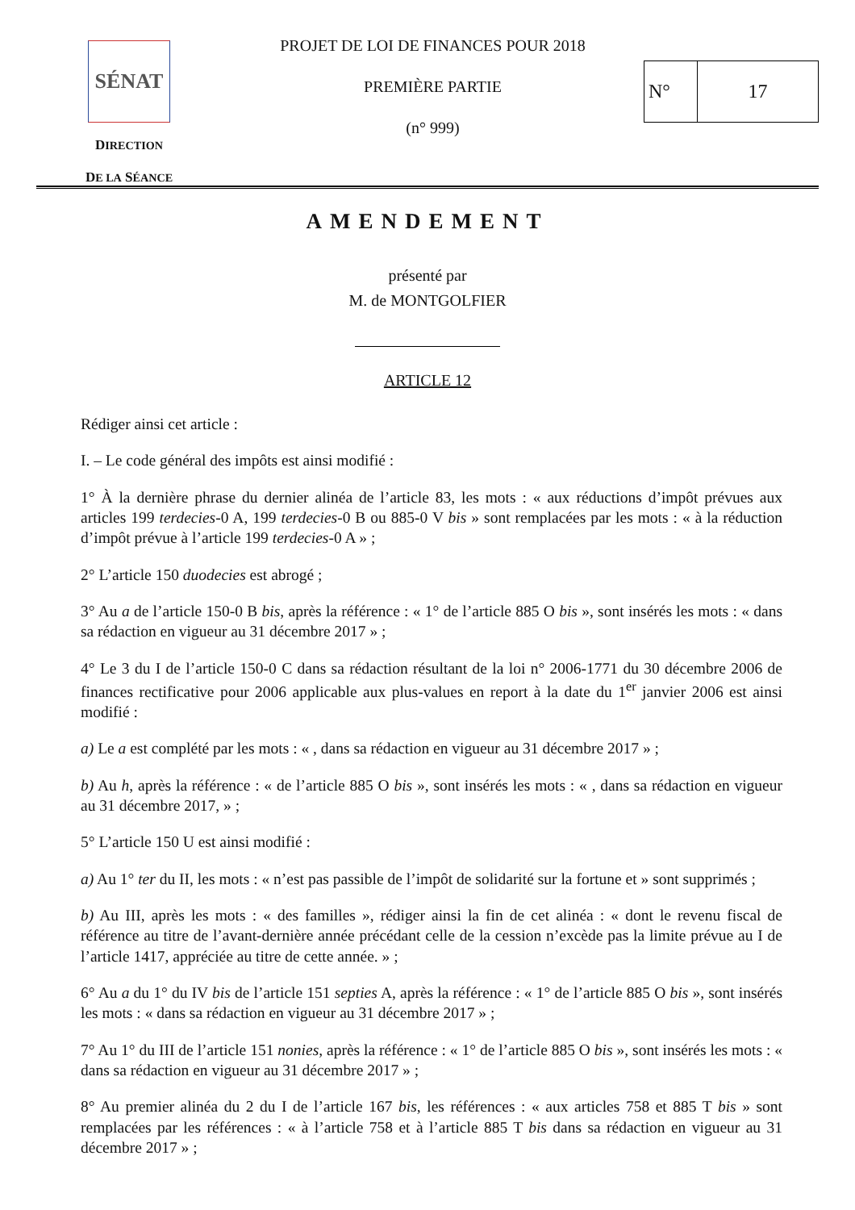SÉNAT
DIRECTION
DE LA SÉANCE
PROJET DE LOI DE FINANCES POUR 2018
PREMIÈRE PARTIE
(n° 999)
N° 17
AMENDEMENT
présenté par
M. de MONTGOLFIER
ARTICLE 12
Rédiger ainsi cet article :
I. – Le code général des impôts est ainsi modifié :
1° À la dernière phrase du dernier alinéa de l’article 83, les mots : « aux réductions d’impôt prévues aux articles 199 terdecies-0 A, 199 terdecies-0 B ou 885-0 V bis » sont remplacées par les mots : « à la réduction d’impôt prévue à l’article 199 terdecies-0 A » ;
2° L’article 150 duodecies est abrogé ;
3° Au a de l’article 150-0 B bis, après la référence : « 1° de l’article 885 O bis », sont insérés les mots : « dans sa rédaction en vigueur au 31 décembre 2017 » ;
4° Le 3 du I de l’article 150-0 C dans sa rédaction résultant de la loi n° 2006-1771 du 30 décembre 2006 de finances rectificative pour 2006 applicable aux plus-values en report à la date du 1<sup>er</sup> janvier 2006 est ainsi modifié :
a) Le a est complété par les mots : « , dans sa rédaction en vigueur au 31 décembre 2017 » ;
b) Au h, après la référence : « de l’article 885 O bis », sont insérés les mots : « , dans sa rédaction en vigueur au 31 décembre 2017, » ;
5° L’article 150 U est ainsi modifié :
a) Au 1° ter du II, les mots : « n’est pas passible de l’impôt de solidarité sur la fortune et » sont supprimés ;
b) Au III, après les mots : « des familles », rédiger ainsi la fin de cet alinéa : « dont le revenu fiscal de référence au titre de l’avant-dernière année précédant celle de la cession n’excède pas la limite prévue au I de l’article 1417, appréciée au titre de cette année. » ;
6° Au a du 1° du IV bis de l’article 151 septies A, après la référence : « 1° de l’article 885 O bis », sont insérés les mots : « dans sa rédaction en vigueur au 31 décembre 2017 » ;
7° Au 1° du III de l’article 151 nonies, après la référence : « 1° de l’article 885 O bis », sont insérés les mots : « dans sa rédaction en vigueur au 31 décembre 2017 » ;
8° Au premier alinéa du 2 du I de l’article 167 bis, les références : « aux articles 758 et 885 T bis » sont remplacées par les références : « à l’article 758 et à l’article 885 T bis dans sa rédaction en vigueur au 31 décembre 2017 » ;